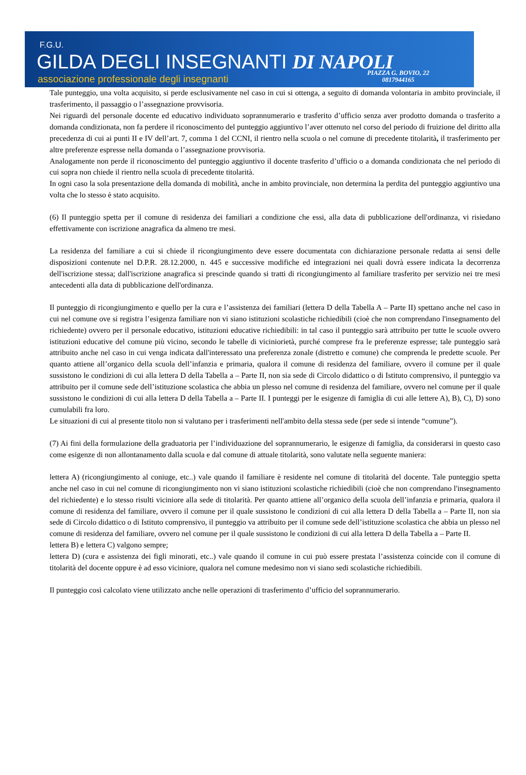F.G.U.
GILDA DEGLI INSEGNANTI DI NAPOLI
associazione professionale degli insegnanti
PIAZZA G. BOVIO, 22
0817944165
Tale punteggio, una volta acquisito, si perde esclusivamente nel caso in cui si ottenga, a seguito di domanda volontaria in ambito provinciale, il trasferimento, il passaggio o l’assegnazione provvisoria.
Nei riguardi del personale docente ed educativo individuato soprannumerario e trasferito d’ufficio senza aver prodotto domanda o trasferito a domanda condizionata, non fa perdere il riconoscimento del punteggio aggiuntivo l’aver ottenuto nel corso del periodo di fruizione del diritto alla precedenza di cui ai punti II e IV dell’art. 7, comma 1 del CCNI, il rientro nella scuola o nel comune di precedente titolarità, il trasferimento per altre preferenze espresse nella domanda o l’assegnazione provvisoria.
Analogamente non perde il riconoscimento del punteggio aggiuntivo il docente trasferito d’ufficio o a domanda condizionata che nel periodo di cui sopra non chiede il rientro nella scuola di precedente titolarità.
In ogni caso la sola presentazione della domanda di mobilità, anche in ambito provinciale, non determina la perdita del punteggio aggiuntivo una volta che lo stesso è stato acquisito.
(6) Il punteggio spetta per il comune di residenza dei familiari a condizione che essi, alla data di pubblicazione dell'ordinanza, vi risiedano effettivamente con iscrizione anagrafica da almeno tre mesi.
La residenza del familiare a cui si chiede il ricongiungimento deve essere documentata con dichiarazione personale redatta ai sensi delle disposizioni contenute nel D.P.R. 28.12.2000, n. 445 e successive modifiche ed integrazioni nei quali dovrà essere indicata la decorrenza dell'iscrizione stessa; dall'iscrizione anagrafica si prescinde quando si tratti di ricongiungimento al familiare trasferito per servizio nei tre mesi antecedenti alla data di pubblicazione dell'ordinanza.
Il punteggio di ricongiungimento e quello per la cura e l’assistenza dei familiari (lettera D della Tabella A – Parte II) spettano anche nel caso in cui nel comune ove si registra l’esigenza familiare non vi siano istituzioni scolastiche richiedibili (cioè che non comprendano l'insegnamento del richiedente) ovvero per il personale educativo, istituzioni educative richiedibili: in tal caso il punteggio sarà attribuito per tutte le scuole ovvero istituzioni educative del comune più vicino, secondo le tabelle di viciniorietà, purché comprese fra le preferenze espresse; tale punteggio sarà attribuito anche nel caso in cui venga indicata dall'interessato una preferenza zonale (distretto e comune) che comprenda le predette scuole. Per quanto attiene all’organico della scuola dell’infanzia e primaria, qualora il comune di residenza del familiare, ovvero il comune per il quale sussistono le condizioni di cui alla lettera D della Tabella a – Parte II, non sia sede di Circolo didattico o di Istituto comprensivo, il punteggio va attribuito per il comune sede dell’istituzione scolastica che abbia un plesso nel comune di residenza del familiare, ovvero nel comune per il quale sussistono le condizioni di cui alla lettera D della Tabella a – Parte II. I punteggi per le esigenze di famiglia di cui alle lettere A), B), C), D) sono cumulabili fra loro.
Le situazioni di cui al presente titolo non si valutano per i trasferimenti nell'ambito della stessa sede (per sede si intende “comune”).
(7) Ai fini della formulazione della graduatoria per l’individuazione del soprannumerario, le esigenze di famiglia, da considerarsi in questo caso come esigenze di non allontanamento dalla scuola e dal comune di attuale titolarità, sono valutate nella seguente maniera:
lettera A) (ricongiungimento al coniuge, etc..) vale quando il familiare è residente nel comune di titolarità del docente. Tale punteggio spetta anche nel caso in cui nel comune di ricongiungimento non vi siano istituzioni scolastiche richiedibili (cioè che non comprendano l'insegnamento del richiedente) e lo stesso risulti viciniore alla sede di titolarità. Per quanto attiene all’organico della scuola dell’infanzia e primaria, qualora il comune di residenza del familiare, ovvero il comune per il quale sussistono le condizioni di cui alla lettera D della Tabella a – Parte II, non sia sede di Circolo didattico o di Istituto comprensivo, il punteggio va attribuito per il comune sede dell’istituzione scolastica che abbia un plesso nel comune di residenza del familiare, ovvero nel comune per il quale sussistono le condizioni di cui alla lettera D della Tabella a – Parte II.
lettera B) e lettera C) valgono sempre;
lettera D) (cura e assistenza dei figli minorati, etc..) vale quando il comune in cui può essere prestata l’assistenza coincide con il comune di titolarità del docente oppure è ad esso viciniore, qualora nel comune medesimo non vi siano sedi scolastiche richiedibili.
Il punteggio così calcolato viene utilizzato anche nelle operazioni di trasferimento d’ufficio del soprannumerario.